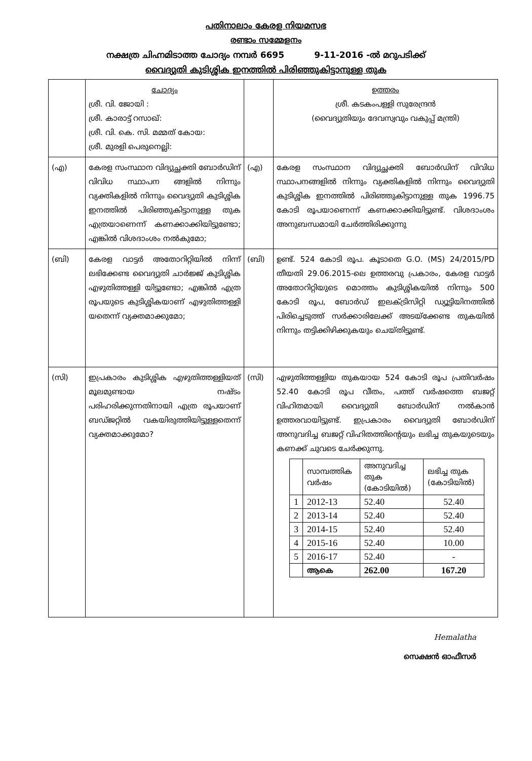പതിനാലാം കേരള നിയമസഭ
രണ്ടാം സമ്മേളനം
നക്ഷത്ര ചിഹ്നമിടാത്ത ചോദ്യം നമ്പർ 6695 9-11-2016 -ൽ മറുപടിക്ക്
വൈദ്യുതി കുടിശ്ശിക ഇനത്തിൽ പിരിഞ്ഞുകിട്ടാനുള്ള തുക
| | ചോദ്യം ശ്രീ. വി. ജോയി : ശ്രീ. കാരാട്ട് റസാഖ്: ശ്രീ. വി. കെ. സി. മമ്മത് കോയ: ശ്രീ. മുരളി പെരുനെല്ലി: | | ഉത്തരം ശ്രീ. കടകംപള്ളി സുരേന്ദ്രൻ (വൈദ്യുതിയും ദേവസ്വവും വകുപ്പ് മന്ത്രി) |
| (എ) | കേരള സംസ്ഥാന വിദ്യുച്ഛക്തി ബോർഡിന് വിവിധ സ്ഥാപന ങ്ങളിൽ നിന്നും വ്യക്തികളിൽ നിന്നും വൈദ്യുതി കുടിശ്ശിക ഇനത്തിൽ പിരിഞ്ഞുകിട്ടാനുള്ള തുക എത്രയാണെന്ന് കണക്കാക്കിയിട്ടുണ്ടോ; എങ്കിൽ വിശദാംശം നൽകുമോ; | (എ) | കേരള സംസ്ഥാന വിദ്യുച്ഛക്തി ബോർഡിന് വിവിധ സ്ഥാപനങ്ങളിൽ നിന്നും വ്യക്തികളിൽ നിന്നും വൈദ്യുതി കുടിശ്ശിക ഇനത്തിൽ പിരിഞ്ഞുകിട്ടാനുള്ള തുക 1996.75 കോടി രൂപയാണെന്ന് കണക്കാക്കിയിട്ടുണ്ട്. വിശദാംശം അനുബന്ധമായി ചേർത്തിരിക്കുന്നു |
| (ബി) | കേരള വാട്ടർ അതോറിറ്റിയിൽ നിന്ന് ലഭിക്കേണ്ട വൈദ്യുതി ചാർജ്ജ് കുടിശ്ശിക എഴുതിത്തള്ളി യിട്ടുണ്ടോ; എങ്കിൽ എത്ര രൂപയുടെ കുടിശ്ശികയാണ് എഴുതിത്തള്ളി യതെന്ന് വ്യക്തമാക്കുമോ; | (ബി) | ഉണ്ട്. 524 കോടി രൂപ. കൂടാതെ G.O. (MS) 24/2015/PD തീയതി 29.06.2015-ലെ ഉത്തരവു പ്രകാരം, കേരള വാട്ടർ അതോറിറ്റിയുടെ മൊത്തം കുടിശ്ശികയിൽ നിന്നും 500 കോടി രൂപ, ബോർഡ് ഇലക്ട്രിസിറ്റി ഡ്യൂട്ടിയിനത്തിൽ പിരിച്ചെടുത്ത് സർക്കാരിലേക്ക് അടയ്ക്കേണ്ട തുകയിൽ നിന്നും തട്ടിക്കിഴിക്കുകയും ചെയ്തിട്ടുണ്ട്. |
| (സി) | ഇപ്രകാരം കുടിശ്ശിക എഴുതിത്തള്ളിയത് മൂലമുണ്ടായ നഷ്ടം പരിഹരിക്കുന്നതിനായി എത്ര രൂപയാണ് ബഡ്ജറ്റിൽ വകയിരുത്തിയിട്ടുള്ളതെന്ന് വ്യക്തമാക്കുമോ? | (സി) | എഴുതിത്തള്ളിയ തുകയായ 524 കോടി രൂപ പ്രതിവർഷം 52.40 കോടി രൂപ വീതം, പത്ത് വർഷത്തെ ബജറ്റ് വിഹിതമായി വൈദ്യുതി ബോർഡിന് നൽകാൻ ഉത്തരവായിട്ടുണ്ട്. ഇപ്രകാരം വൈദ്യുതി ബോർഡിന് അനുവദിച്ച ബജറ്റ് വിഹിതത്തിന്റെയും ലഭിച്ച തുകയുടെയും കണക്ക് ചുവടെ ചേർക്കുന്നു. / / സാമ്പത്തിക വർഷം / അനുവദിച്ച തുക (കോടിയിൽ) / ലഭിച്ച തുക (കോടിയിൽ) / / --- / --- / --- / --- / / 1 / 2012-13 / 52.40 / 52.40 / / 2 / 2013-14 / 52.40 / 52.40 / / 3 / 2014-15 / 52.40 / 52.40 / / 4 / 2015-16 / 52.40 / 10.00 / / 5 / 2016-17 / 52.40 / - / / / ആകെ / 262.00 / 167.20 / |
Hemalatha
സെക്ഷൻ ഓഫീസർ